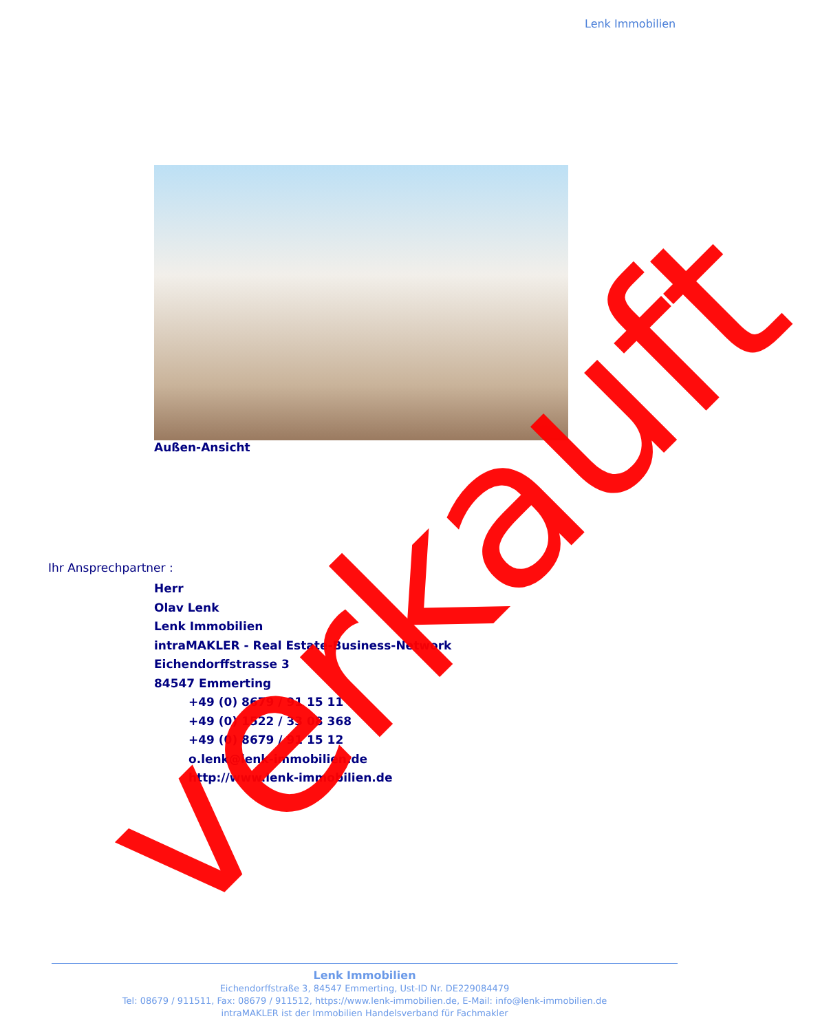Lenk Immobilien
Außen-Ansicht
Ihr Ansprechpartner :
Herr
Olav Lenk
Lenk Immobilien
intraMAKLER - Real Estate-Business-Network
Eichendorffstrasse 3
84547 Emmerting
+49 (0) 8679 / 91 15 11
+49 (0) 1522 / 33 08 368
+49 (0) 8679 / 91 15 12
o.lenk@lenk-immobilien.de
http://www.lenk-immobilien.de
verkauft
Lenk Immobilien
Eichendorffstraße 3, 84547 Emmerting, Ust-ID Nr. DE229084479
Tel: 08679 / 911511, Fax: 08679 / 911512, https://www.lenk-immobilien.de, E-Mail: info@lenk-immobilien.de
intraMAKLER ist der Immobilien Handelsverband für Fachmakler